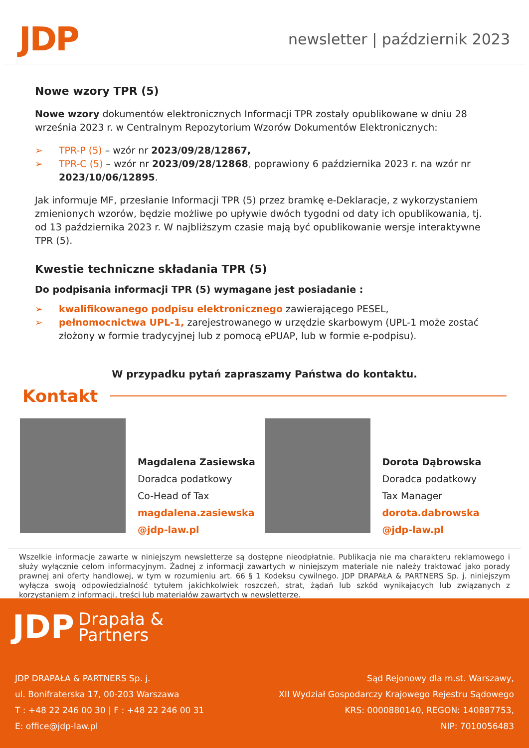JDP
newsletter | październik 2023
Nowe wzory TPR (5)
Nowe wzory dokumentów elektronicznych Informacji TPR zostały opublikowane w dniu 28 września 2023 r. w Centralnym Repozytorium Wzorów Dokumentów Elektronicznych:
➢ TPR-P (5) – wzór nr 2023/09/28/12867,
➢ TPR-C (5) – wzór nr 2023/09/28/12868, poprawiony 6 października 2023 r. na wzór nr 2023/10/06/12895.
Jak informuje MF, przesłanie Informacji TPR (5) przez bramkę e-Deklaracje, z wykorzystaniem zmienionych wzorów, będzie możliwe po upływie dwóch tygodni od daty ich opublikowania, tj. od 13 października 2023 r. W najbliższym czasie mają być opublikowanie wersje interaktywne TPR (5).
Kwestie techniczne składania TPR (5)
Do podpisania informacji TPR (5) wymagane jest posiadanie :
➢ kwalifikowanego podpisu elektronicznego zawierającego PESEL,
➢ pełnomocnictwa UPL-1, zarejestrowanego w urzędzie skarbowym (UPL-1 może zostać złożony w formie tradycyjnej lub z pomocą ePUAP, lub w formie e-podpisu).
W przypadku pytań zapraszamy Państwa do kontaktu.
Kontakt
Magdalena Zasiewska
Doradca podatkowy
Co-Head of Tax
magdalena.zasiewska
@jdp-law.pl
Dorota Dąbrowska
Doradca podatkowy
Tax Manager
dorota.dabrowska
@jdp-law.pl
Wszelkie informacje zawarte w niniejszym newsletterze są dostępne nieodpłatnie. Publikacja nie ma charakteru reklamowego i służy wyłącznie celom informacyjnym. Żadnej z informacji zawartych w niniejszym materiale nie należy traktować jako porady prawnej ani oferty handlowej, w tym w rozumieniu art. 66 § 1 Kodeksu cywilnego. JDP DRAPAŁA & PARTNERS Sp. j. niniejszym wyłącza swoją odpowiedzialność tytułem jakichkolwiek roszczeń, strat, żądań lub szkód wynikających lub związanych z korzystaniem z informacji, treści lub materiałów zawartych w newsletterze.
JDP Drapała &
Partners
JDP DRAPAŁA & PARTNERS Sp. j.
ul. Bonifraterska 17, 00-203 Warszawa
T : +48 22 246 00 30 | F : +48 22 246 00 31
E: office@jdp-law.pl
Sąd Rejonowy dla m.st. Warszawy,
XII Wydział Gospodarczy Krajowego Rejestru Sądowego
KRS: 0000880140, REGON: 140887753,
NIP: 7010056483